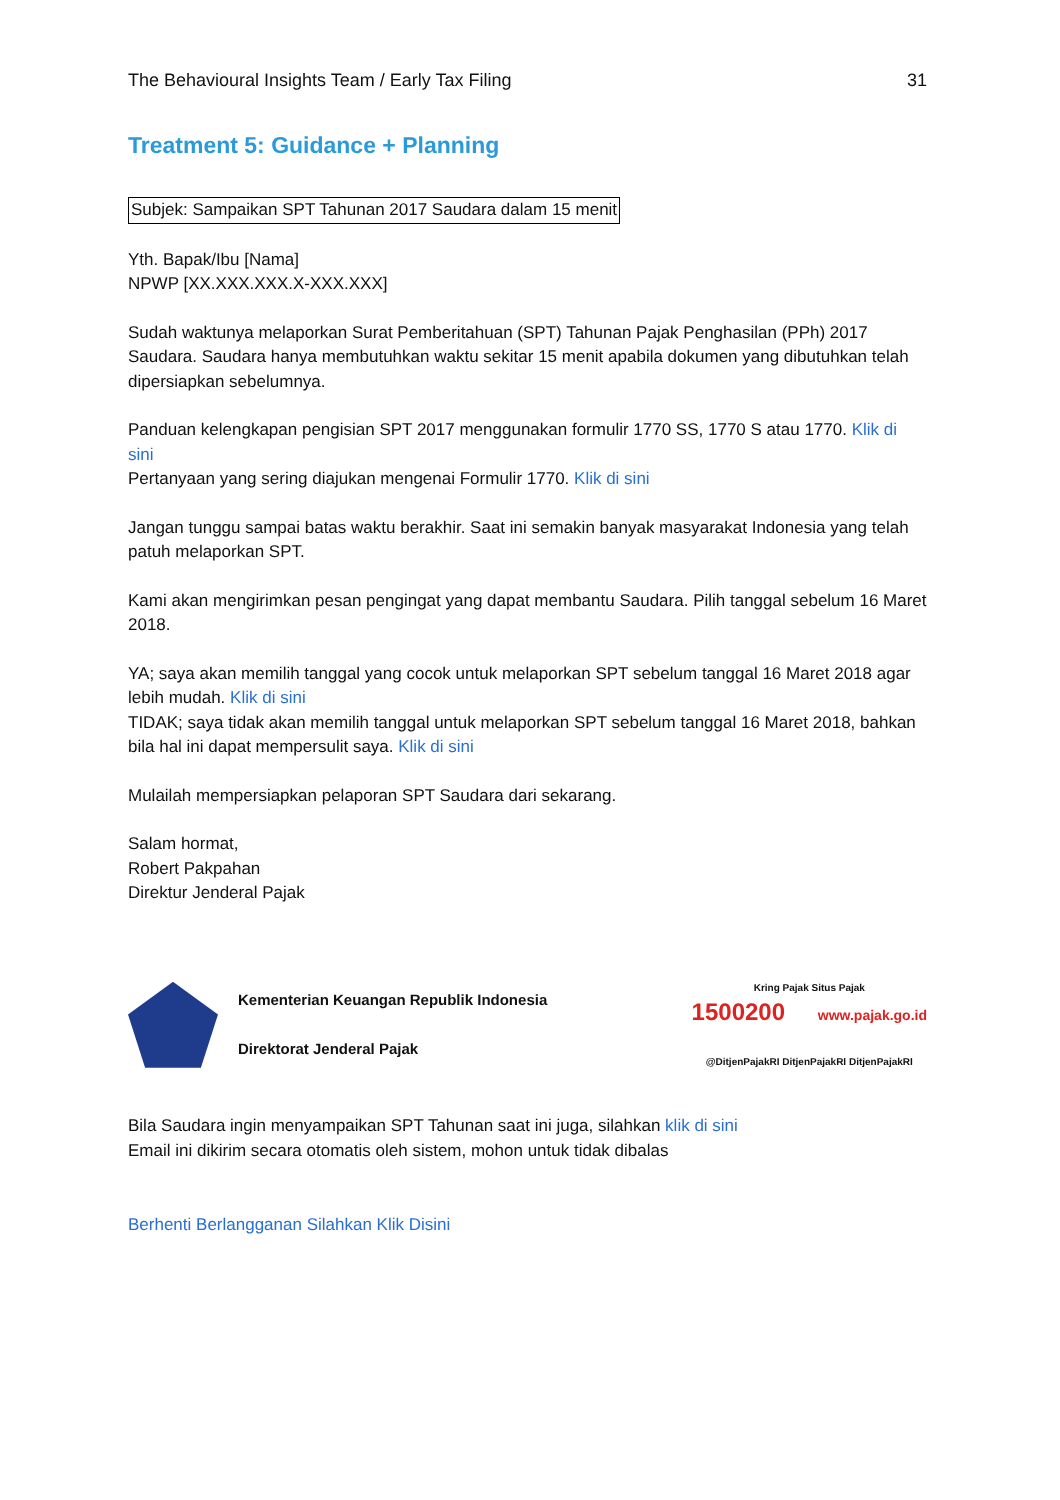The Behavioural Insights Team / Early Tax Filing 31
Treatment 5: Guidance + Planning
Subjek: Sampaikan SPT Tahunan 2017 Saudara dalam 15 menit
Yth. Bapak/Ibu [Nama]
NPWP [XX.XXX.XXX.X-XXX.XXX]
Sudah waktunya melaporkan Surat Pemberitahuan (SPT) Tahunan Pajak Penghasilan (PPh) 2017 Saudara. Saudara hanya membutuhkan waktu sekitar 15 menit apabila dokumen yang dibutuhkan telah dipersiapkan sebelumnya.
Panduan kelengkapan pengisian SPT 2017 menggunakan formulir 1770 SS, 1770 S atau 1770. Klik di sini
Pertanyaan yang sering diajukan mengenai Formulir 1770. Klik di sini
Jangan tunggu sampai batas waktu berakhir. Saat ini semakin banyak masyarakat Indonesia yang telah patuh melaporkan SPT.
Kami akan mengirimkan pesan pengingat yang dapat membantu Saudara. Pilih tanggal sebelum 16 Maret 2018.
YA; saya akan memilih tanggal yang cocok untuk melaporkan SPT sebelum tanggal 16 Maret 2018 agar lebih mudah. Klik di sini
TIDAK; saya tidak akan memilih tanggal untuk melaporkan SPT sebelum tanggal 16 Maret 2018, bahkan bila hal ini dapat mempersulit saya. Klik di sini
Mulailah mempersiapkan pelaporan SPT Saudara dari sekarang.
Salam hormat,
Robert Pakpahan
Direktur Jenderal Pajak
Kementerian Keuangan Republik Indonesia
Direktorat Jenderal Pajak
Kring Pajak Situs Pajak
1500200 www.pajak.go.id
@DitjenPajakRI DitjenPajakRI DitjenPajakRI
Bila Saudara ingin menyampaikan SPT Tahunan saat ini juga, silahkan klik di sini
Email ini dikirim secara otomatis oleh sistem, mohon untuk tidak dibalas
Berhenti Berlangganan Silahkan Klik Disini